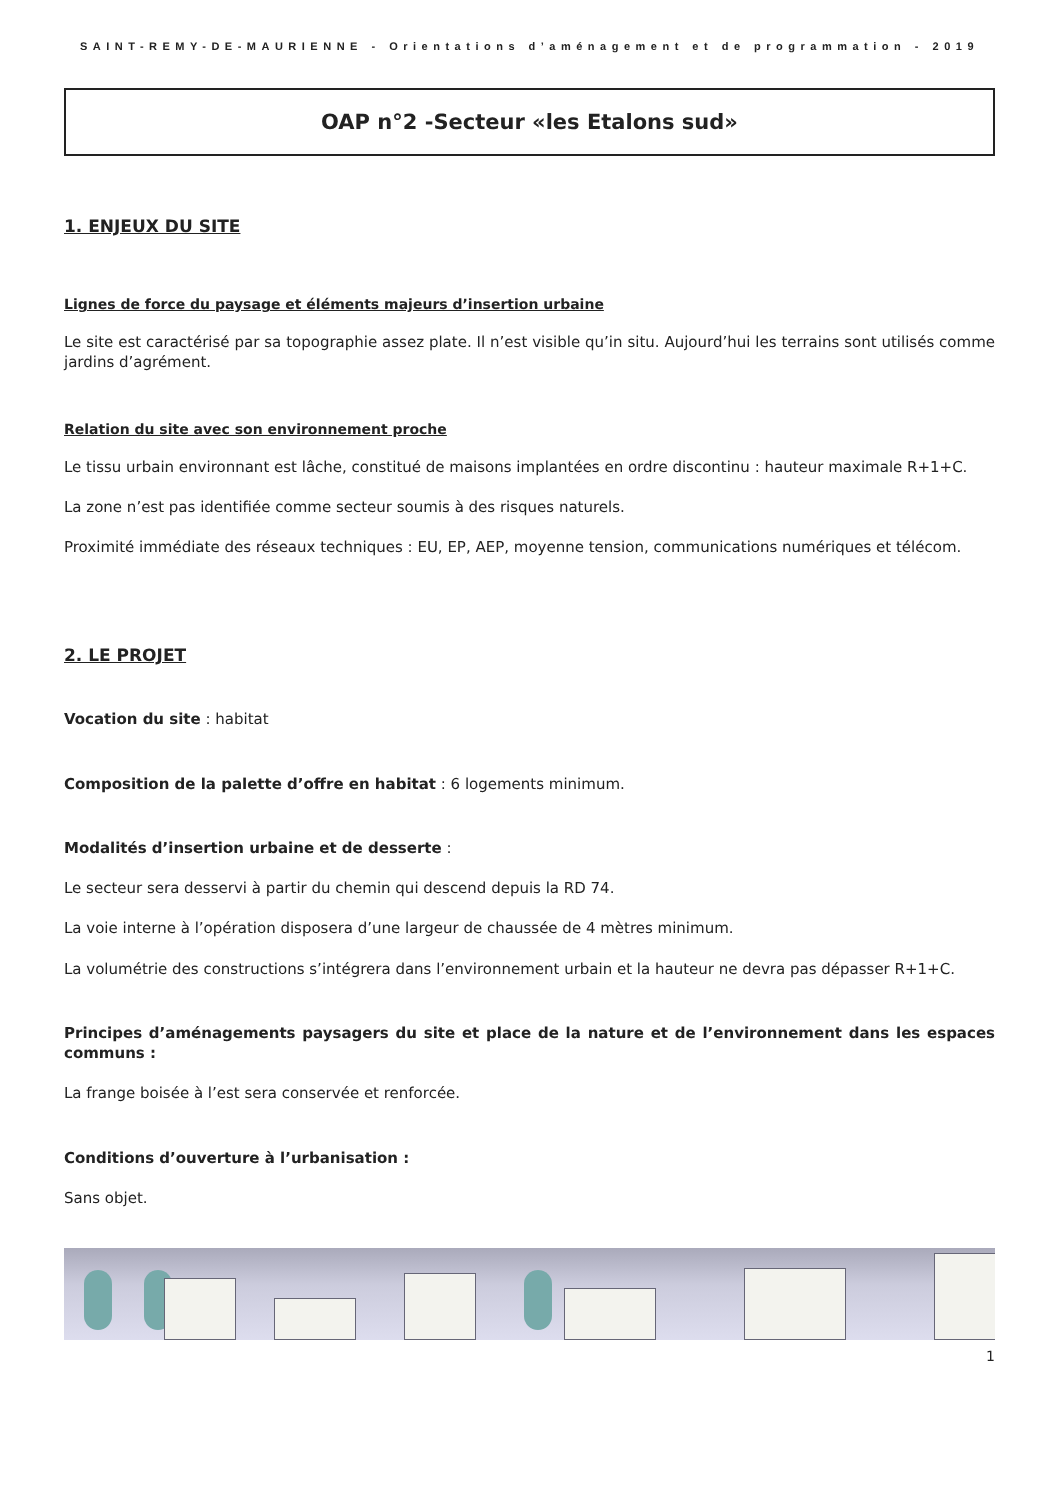SAINT-REMY-DE-MAURIENNE - Orientations d’aménagement et de programmation - 2019
OAP n°2 -Secteur «les Etalons sud»
1. ENJEUX DU SITE
Lignes de force du paysage et éléments majeurs d’insertion urbaine
Le site est caractérisé par sa topographie assez plate. Il n’est visible qu’in situ. Aujourd’hui les terrains sont utilisés comme jardins d’agrément.
Relation du site avec son environnement proche
Le tissu urbain environnant est lâche, constitué de maisons implantées en ordre discontinu : hauteur maximale R+1+C.
La zone n’est pas identifiée comme secteur soumis à des risques naturels.
Proximité immédiate des réseaux techniques : EU, EP, AEP, moyenne tension, communications numériques et télécom.
2. LE PROJET
Vocation du site : habitat
Composition de la palette d’offre en habitat : 6 logements minimum.
Modalités d’insertion urbaine et de desserte :
Le secteur sera desservi à partir du chemin qui descend depuis la RD 74.
La voie interne à l’opération disposera d’une largeur de chaussée de 4 mètres minimum.
La volumétrie des constructions s’intégrera dans l’environnement urbain et la hauteur ne devra pas dépasser R+1+C.
Principes d’aménagements paysagers du site et place de la nature et de l’environnement dans les espaces communs :
La frange boisée à l’est sera conservée et renforcée.
Conditions d’ouverture à l’urbanisation :
Sans objet.
1